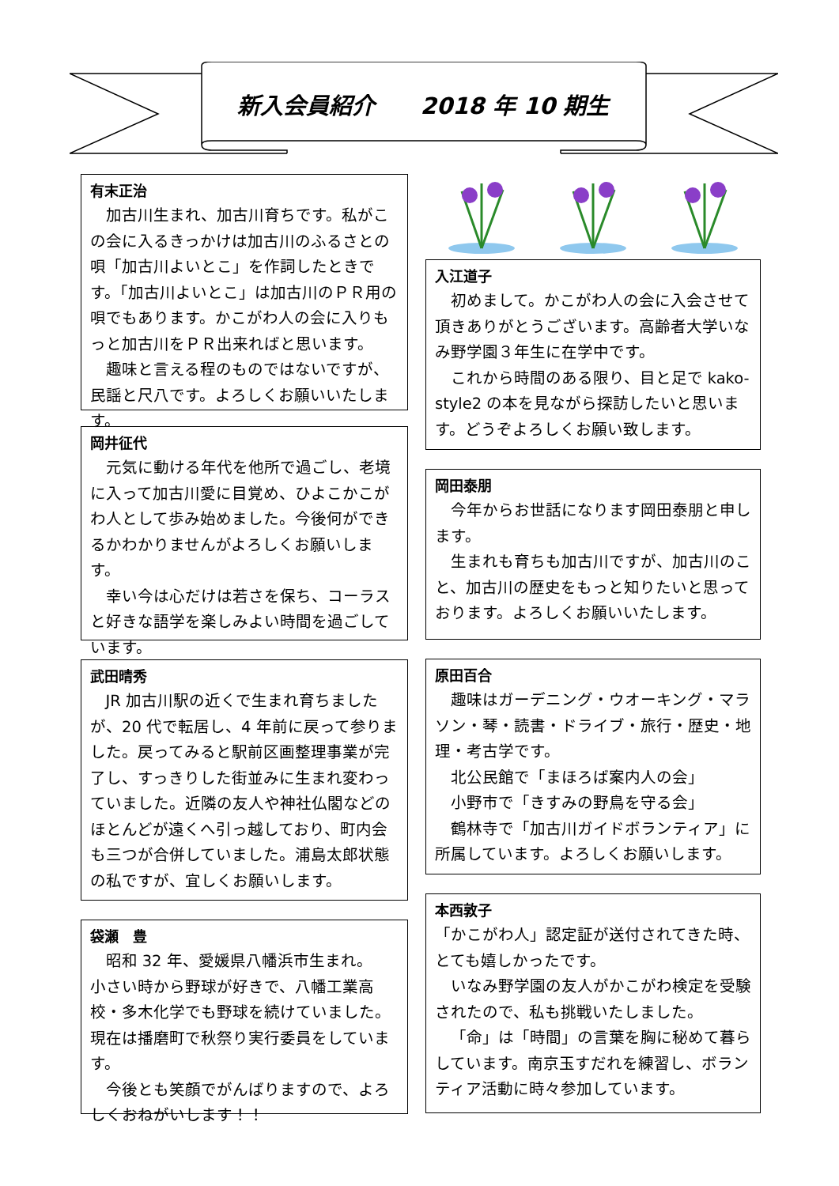新入会員紹介　　2018 年 10 期生
有末正治
加古川生まれ、加古川育ちです。私がこの会に入るきっかけは加古川のふるさとの唄「加古川よいとこ」を作詞したときです。「加古川よいとこ」は加古川のＰＲ用の唄でもあります。かこがわ人の会に入りもっと加古川をＰＲ出来ればと思います。
趣味と言える程のものではないですが、民謡と尺八です。よろしくお願いいたします。
岡井征代
元気に動ける年代を他所で過ごし、老境に入って加古川愛に目覚め、ひよこかこがわ人として歩み始めました。今後何ができるかわかりませんがよろしくお願いします。
幸い今は心だけは若さを保ち、コーラスと好きな語学を楽しみよい時間を過ごしています。
武田晴秀
JR 加古川駅の近くで生まれ育ちましたが、20 代で転居し、4 年前に戻って参りました。戻ってみると駅前区画整理事業が完了し、すっきりした街並みに生まれ変わっていました。近隣の友人や神社仏閣などのほとんどが遠くへ引っ越しており、町内会も三つが合併していました。浦島太郎状態の私ですが、宜しくお願いします。
袋瀬　豊
昭和 32 年、愛媛県八幡浜市生まれ。
小さい時から野球が好きで、八幡工業高校・多木化学でも野球を続けていました。現在は播磨町で秋祭り実行委員をしています。
今後とも笑顔でがんばりますので、よろしくおねがいします！！
入江道子
初めまして。かこがわ人の会に入会させて頂きありがとうございます。高齢者大学いなみ野学園３年生に在学中です。
これから時間のある限り、目と足で kako-style2 の本を見ながら探訪したいと思います。どうぞよろしくお願い致します。
岡田泰朋
今年からお世話になります岡田泰朋と申します。
生まれも育ちも加古川ですが、加古川のこと、加古川の歴史をもっと知りたいと思っております。よろしくお願いいたします。
原田百合
趣味はガーデニング・ウオーキング・マラソン・琴・読書・ドライブ・旅行・歴史・地理・考古学です。
北公民館で「まほろば案内人の会」
小野市で「きすみの野鳥を守る会」
鶴林寺で「加古川ガイドボランティア」に所属しています。よろしくお願いします。
本西敦子
「かこがわ人」認定証が送付されてきた時、とても嬉しかったです。
いなみ野学園の友人がかこがわ検定を受験されたので、私も挑戦いたしました。
「命」は「時間」の言葉を胸に秘めて暮らしています。南京玉すだれを練習し、ボランティア活動に時々参加しています。